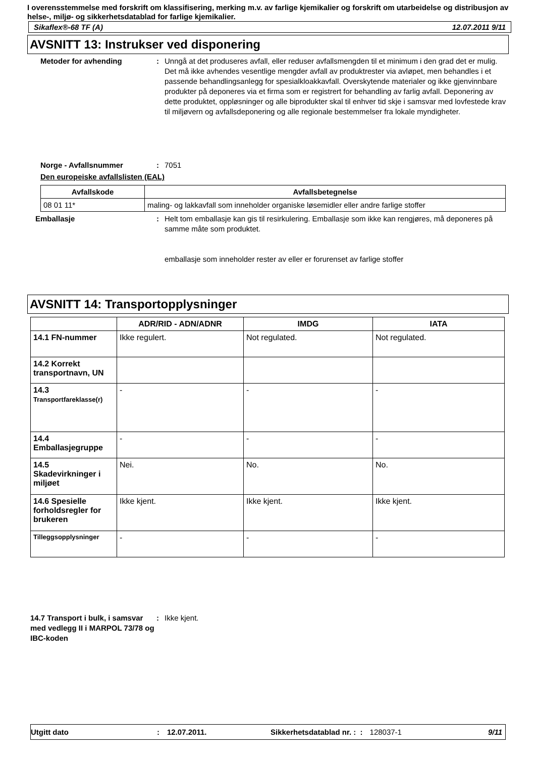I overensstemmelse med forskrift om klassifisering, merking m.v. av farlige kjemikalier og forskrift om utarbeidelse og distribusjon av helse-, miljø- og sikkerhetsdatablad for farlige kjemikalier.
Sikaflex®-68 TF (A) 12.07.2011 9/11
AVSNITT 13: Instrukser ved disponering
Metoder for avhending : Unngå at det produseres avfall, eller reduser avfallsmengden til et minimum i den grad det er mulig. Det må ikke avhendes vesentlige mengder avfall av produktrester via avløpet, men behandles i et passende behandlingsanlegg for spesialkloakkavfall. Overskytende materialer og ikke gjenvinnbare produkter på deponeres via et firma som er registrert for behandling av farlig avfall. Deponering av dette produktet, oppløsninger og alle biprodukter skal til enhver tid skje i samsvar med lovfestede krav til miljøvern og avfallsdeponering og alle regionale bestemmelser fra lokale myndigheter.
Norge - Avfallsnummer : 7051
Den europeiske avfallslisten (EAL)
| Avfallskode | Avfallsbetegnelse |
| --- | --- |
| 08 01 11* | maling- og lakkavfall som inneholder organiske løsemidler eller andre farlige stoffer |
Emballasje : Helt tom emballasje kan gis til resirkulering. Emballasje som ikke kan rengjøres, må deponeres på samme måte som produktet.
emballasje som inneholder rester av eller er forurenset av farlige stoffer
AVSNITT 14: Transportopplysninger
| | ADR/RID - ADN/ADNR | IMDG | IATA |
| --- | --- | --- | --- |
| 14.1 FN-nummer | Ikke regulert. | Not regulated. | Not regulated. |
| 14.2 Korrekt transportnavn, UN | | | |
| 14.3 Transportfareklasse(r) | - | - | - |
| 14.4 Emballasjegruppe | - | - | - |
| 14.5 Skadevirkninger i miljøet | Nei. | No. | No. |
| 14.6 Spesielle forholdsregler for brukeren | Ikke kjent. | Ikke kjent. | Ikke kjent. |
| Tilleggsopplysninger | - | - | - |
14.7 Transport i bulk, i samsvar med vedlegg II i MARPOL 73/78 og IBC-koden
: Ikke kjent.
Utgitt dato: 12.07.2011. Sikkerhetsdatablad nr. : : 128037-1 9/11